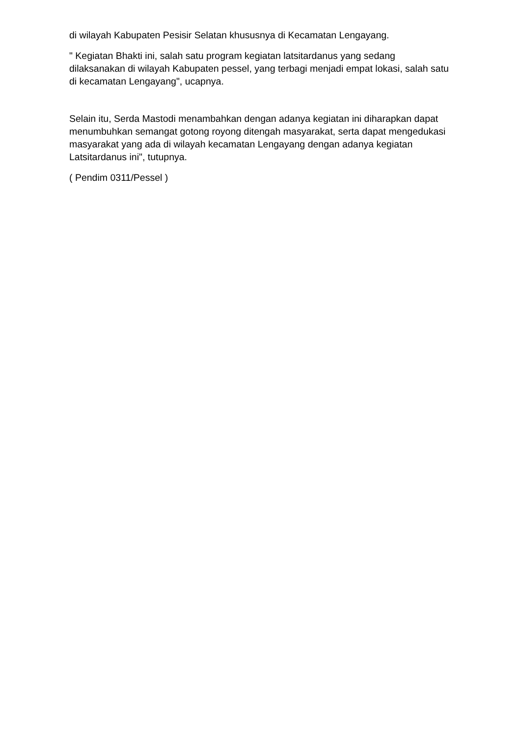di wilayah Kabupaten Pesisir Selatan khususnya di Kecamatan Lengayang.
" Kegiatan Bhakti ini, salah satu program kegiatan latsitardanus yang sedang dilaksanakan di wilayah Kabupaten pessel, yang terbagi menjadi empat lokasi, salah satu di kecamatan Lengayang", ucapnya.
Selain itu, Serda Mastodi menambahkan dengan adanya kegiatan ini diharapkan dapat menumbuhkan semangat gotong royong ditengah masyarakat, serta dapat mengedukasi masyarakat yang ada di wilayah kecamatan Lengayang dengan adanya kegiatan Latsitardanus ini", tutupnya.
( Pendim 0311/Pessel )